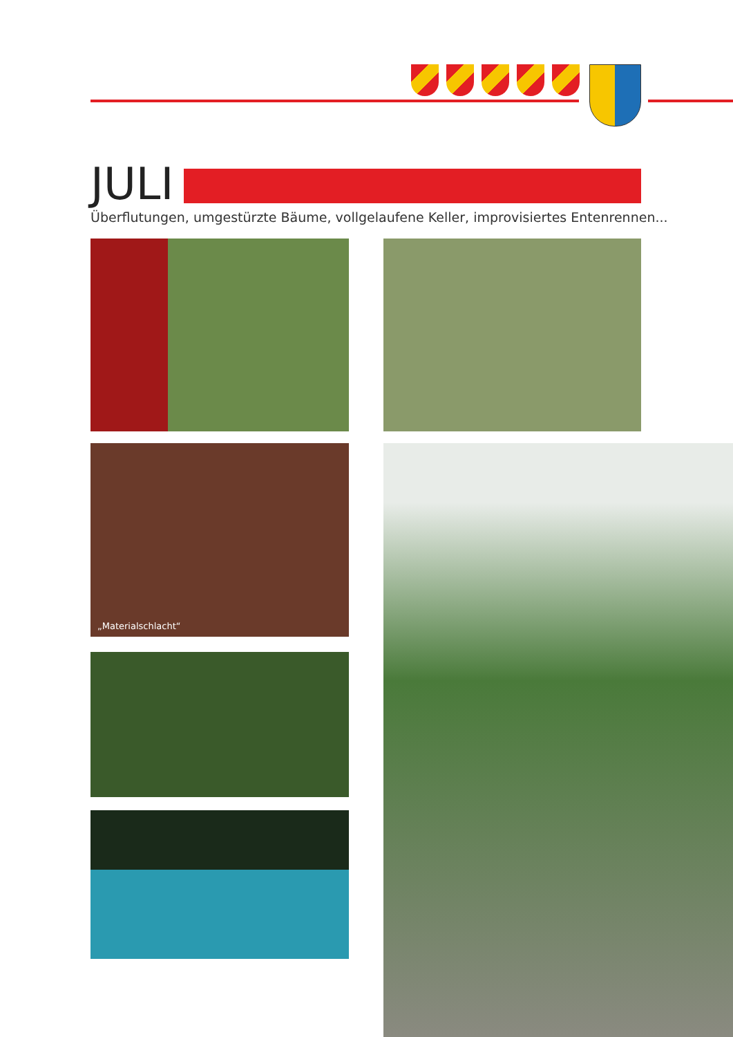JULI
Überflutungen, umgestürzte Bäume, vollgelaufene Keller, improvisiertes Entenrennen...
„Materialschlacht“